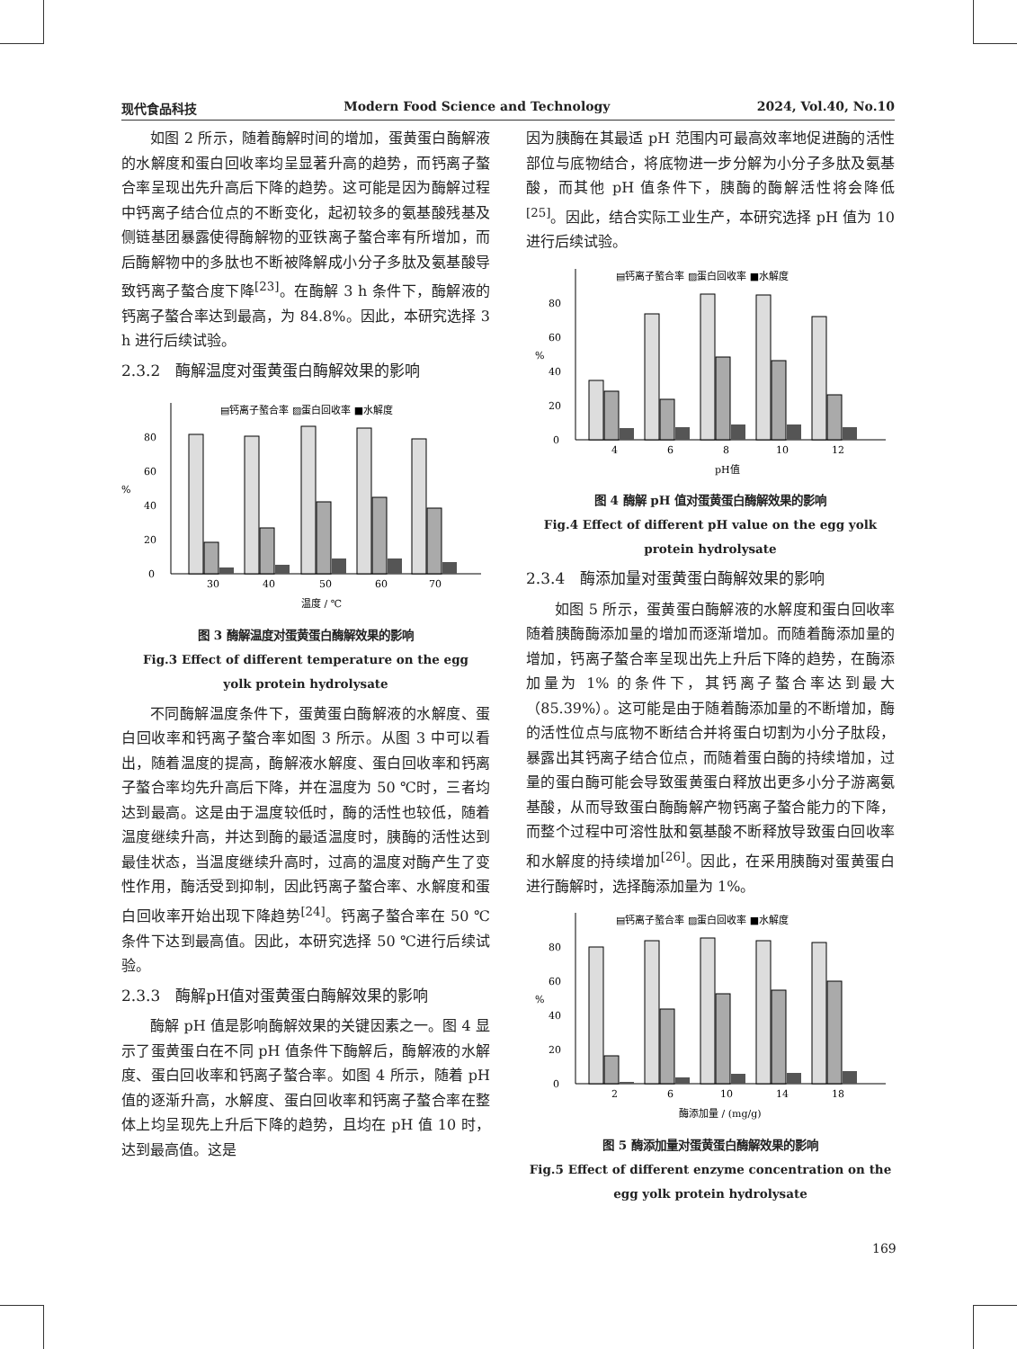现代食品科技 Modern Food Science and Technology 2024, Vol.40, No.10
如图 2 所示，随着酶解时间的增加，蛋黄蛋白酶解液的水解度和蛋白回收率均呈显著升高的趋势，而钙离子螯合率呈现出先升高后下降的趋势。这可能是因为酶解过程中钙离子结合位点的不断变化，起初较多的氨基酸残基及侧链基团暴露使得酶解物的亚铁离子螯合率有所增加，而后酶解物中的多肽也不断被降解成小分子多肽及氨基酸导致钙离子螯合度下降<sup>[23]</sup>。在酶解 3 h 条件下，酶解液的钙离子螯合率达到最高，为 84.8%。因此，本研究选择 3 h 进行后续试验。
2.3.2　酶解温度对蛋黄蛋白酶解效果的影响
▤钙离子螯合率 ▨蛋白回收率 ■水解度
0
20
40
60
80
%
30
40
50
60
70
温度 / ℃
图 3 酶解温度对蛋黄蛋白酶解效果的影响
Fig.3 Effect of different temperature on the egg
yolk protein hydrolysate
不同酶解温度条件下，蛋黄蛋白酶解液的水解度、蛋白回收率和钙离子螯合率如图 3 所示。从图 3 中可以看出，随着温度的提高，酶解液水解度、蛋白回收率和钙离子螯合率均先升高后下降，并在温度为 50 ℃时，三者均达到最高。这是由于温度较低时，酶的活性也较低，随着温度继续升高，并达到酶的最适温度时，胰酶的活性达到最佳状态，当温度继续升高时，过高的温度对酶产生了变性作用，酶活受到抑制，因此钙离子螯合率、水解度和蛋白回收率开始出现下降趋势<sup>[24]</sup>。钙离子螯合率在 50 ℃条件下达到最高值。因此，本研究选择 50 ℃进行后续试验。
2.3.3　酶解pH值对蛋黄蛋白酶解效果的影响
酶解 pH 值是影响酶解效果的关键因素之一。图 4 显示了蛋黄蛋白在不同 pH 值条件下酶解后，酶解液的水解度、蛋白回收率和钙离子螯合率。如图 4 所示，随着 pH 值的逐渐升高，水解度、蛋白回收率和钙离子螯合率在整体上均呈现先上升后下降的趋势，且均在 pH 值 10 时，达到最高值。这是
因为胰酶在其最适 pH 范围内可最高效率地促进酶的活性部位与底物结合，将底物进一步分解为小分子多肽及氨基酸，而其他 pH 值条件下，胰酶的酶解活性将会降低<sup>[25]</sup>。因此，结合实际工业生产，本研究选择 pH 值为 10 进行后续试验。
▤钙离子螯合率 ▨蛋白回收率 ■水解度
0
20
40
60
80
%
4
6
8
10
12
pH值
图 4 酶解 pH 值对蛋黄蛋白酶解效果的影响
Fig.4 Effect of different pH value on the egg yolk
protein hydrolysate
2.3.4　酶添加量对蛋黄蛋白酶解效果的影响
如图 5 所示，蛋黄蛋白酶解液的水解度和蛋白回收率随着胰酶酶添加量的增加而逐渐增加。而随着酶添加量的增加，钙离子螯合率呈现出先上升后下降的趋势，在酶添加量为 1% 的条件下，其钙离子螯合率达到最大（85.39%）。这可能是由于随着酶添加量的不断增加，酶的活性位点与底物不断结合并将蛋白切割为小分子肽段，暴露出其钙离子结合位点，而随着蛋白酶的持续增加，过量的蛋白酶可能会导致蛋黄蛋白释放出更多小分子游离氨基酸，从而导致蛋白酶酶解产物钙离子螯合能力的下降，而整个过程中可溶性肽和氨基酸不断释放导致蛋白回收率和水解度的持续增加<sup>[26]</sup>。因此，在采用胰酶对蛋黄蛋白进行酶解时，选择酶添加量为 1%。
▤钙离子螯合率 ▨蛋白回收率 ■水解度
0
20
40
60
80
%
2
6
10
14
18
酶添加量 / (mg/g)
图 5 酶添加量对蛋黄蛋白酶解效果的影响
Fig.5 Effect of different enzyme concentration on the
egg yolk protein hydrolysate
169